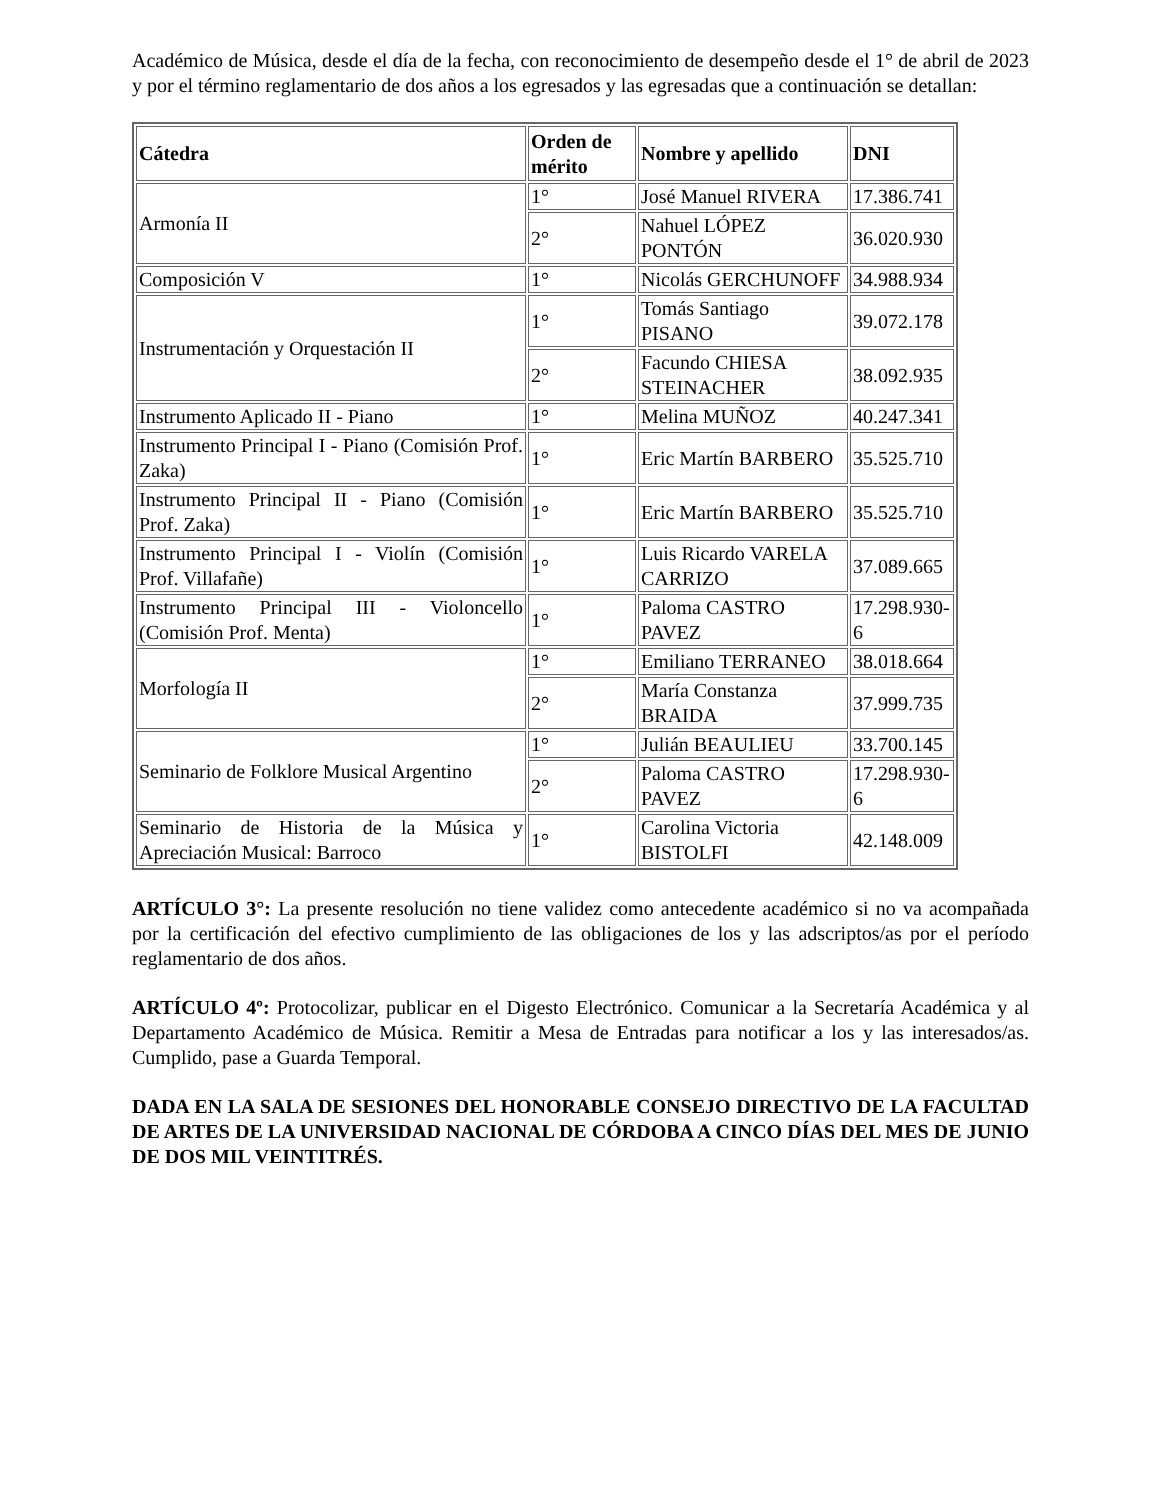Académico de Música, desde el día de la fecha, con reconocimiento de desempeño desde el 1° de abril de 2023 y por el término reglamentario de dos años a los egresados y las egresadas que a continuación se detallan:
| Cátedra | Orden de mérito | Nombre y apellido | DNI |
| --- | --- | --- | --- |
| Armonía II | 1° | José Manuel RIVERA | 17.386.741 |
| | 2° | Nahuel LÓPEZ PONTÓN | 36.020.930 |
| Composición V | 1° | Nicolás GERCHUNOFF | 34.988.934 |
| Instrumentación y Orquestación II | 1° | Tomás Santiago PISANO | 39.072.178 |
| | 2° | Facundo CHIESA STEINACHER | 38.092.935 |
| Instrumento Aplicado II - Piano | 1° | Melina MUÑOZ | 40.247.341 |
| Instrumento Principal I - Piano (Comisión Prof. Zaka) | 1° | Eric Martín BARBERO | 35.525.710 |
| Instrumento Principal II - Piano (Comisión Prof. Zaka) | 1° | Eric Martín BARBERO | 35.525.710 |
| Instrumento Principal I - Violín (Comisión Prof. Villafañe) | 1° | Luis Ricardo VARELA CARRIZO | 37.089.665 |
| Instrumento Principal III - Violoncello (Comisión Prof. Menta) | 1° | Paloma CASTRO PAVEZ | 17.298.930-6 |
| Morfología II | 1° | Emiliano TERRANEO | 38.018.664 |
| | 2° | María Constanza BRAIDA | 37.999.735 |
| Seminario de Folklore Musical Argentino | 1° | Julián BEAULIEU | 33.700.145 |
| | 2° | Paloma CASTRO PAVEZ | 17.298.930-6 |
| Seminario de Historia de la Música y Apreciación Musical: Barroco | 1° | Carolina Victoria BISTOLFI | 42.148.009 |
ARTÍCULO 3°: La presente resolución no tiene validez como antecedente académico si no va acompañada por la certificación del efectivo cumplimiento de las obligaciones de los y las adscriptos/as por el período reglamentario de dos años.
ARTÍCULO 4º: Protocolizar, publicar en el Digesto Electrónico. Comunicar a la Secretaría Académica y al Departamento Académico de Música. Remitir a Mesa de Entradas para notificar a los y las interesados/as. Cumplido, pase a Guarda Temporal.
DADA EN LA SALA DE SESIONES DEL HONORABLE CONSEJO DIRECTIVO DE LA FACULTAD DE ARTES DE LA UNIVERSIDAD NACIONAL DE CÓRDOBA A CINCO DÍAS DEL MES DE JUNIO DE DOS MIL VEINTITRÉS.